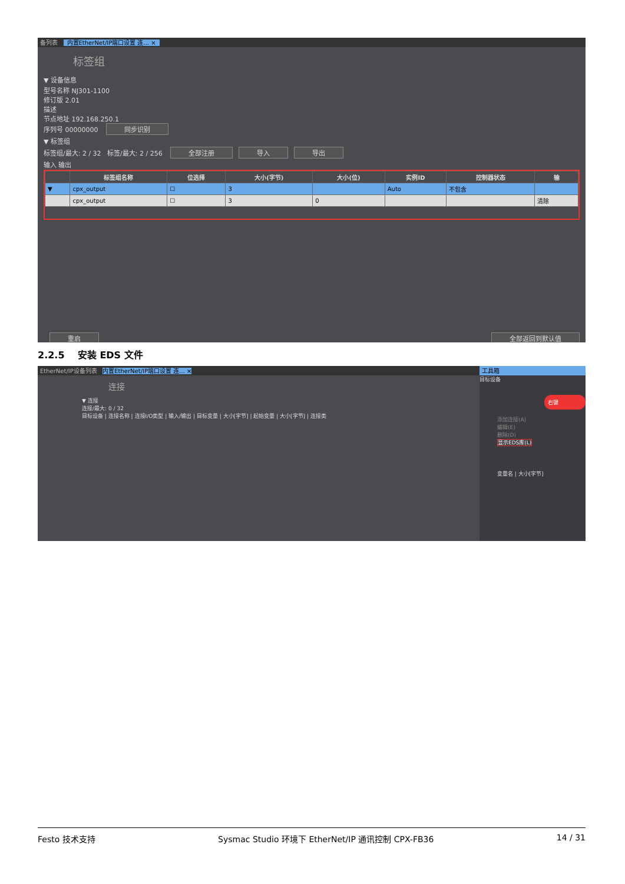备列表 内置EtherNet/IP端口设置 连... ×
标签组
▼ 设备信息
型号名称 NJ301-1100
修订版 2.01
描述
节点地址 192.168.250.1
序列号 00000000 同步识别
▼ 标签组
标签组/最大: 2 / 32 标签/最大: 2 / 256 全部注册 导入 导出
输入 输出
| | 标签组名称 | 位选择 | 大小(字节) | 大小(位) | 实例ID | 控制器状态 | 输 |
| --- | --- | --- | --- | --- | --- | --- | --- |
| ▼ | cpx_output | ☐ | 3 | | Auto | 不包含 | |
| | cpx_output | ☐ | 3 | 0 | | | 清除 |
重启 全部返回到默认值
2.2.5 安装 EDS 文件
EtherNet/IP设备列表 内置EtherNet/IP端口设置 连... ×
连接
▼ 连接
连接/最大: 0 / 32
目标设备 | 连接名称 | 连接I/O类型 | 输入/输出 | 目标变量 | 大小[字节] | 起始变量 | 大小[字节] | 连接类
工具箱
目标设备
右键
添加连接(A)
编辑(E)
删除(D)
显示EDS库(L)
变量名 | 大小[字节]
Festo 技术支持 Sysmac Studio 环境下 EtherNet/IP 通讯控制 CPX-FB36 14 / 31